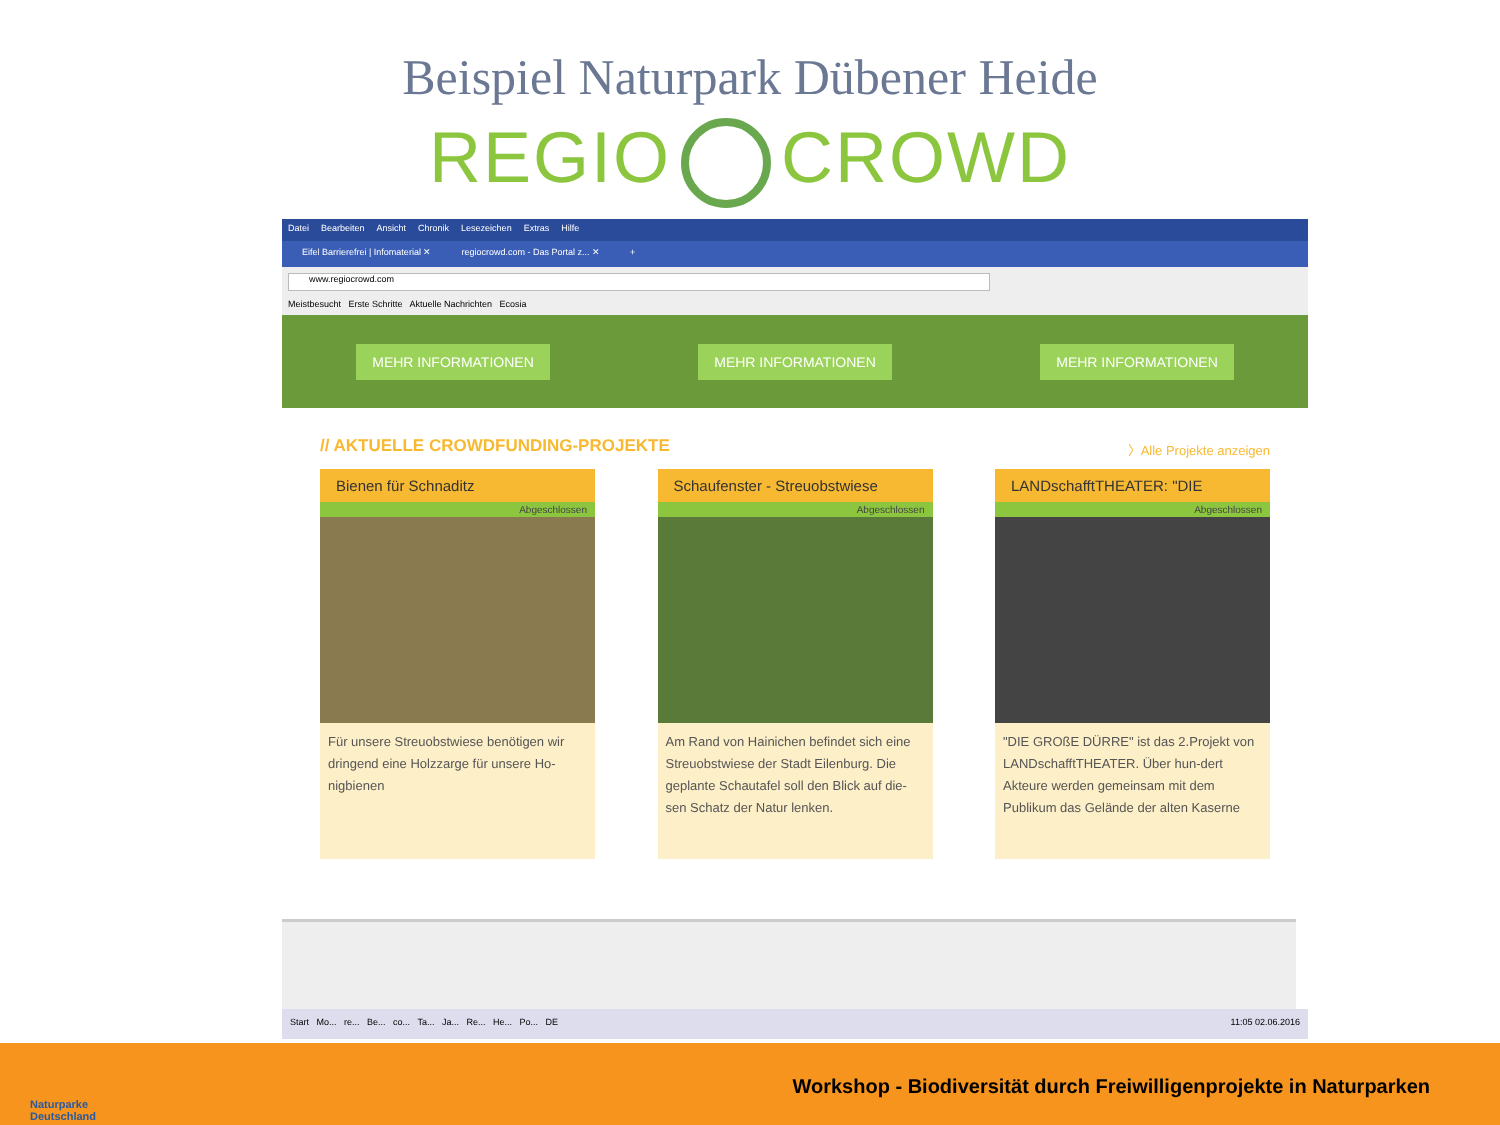Beispiel Naturpark Dübener Heide
REGIO CROWD
Datei Bearbeiten Ansicht Chronik Lesezeichen Extras Hilfe
Eifel Barrierefrei | Infomaterial ✕ regiocrowd.com - Das Portal z... ✕ +
www.regiocrowd.com
Meistbesucht Erste Schritte Aktuelle Nachrichten Ecosia
MEHR INFORMATIONEN MEHR INFORMATIONEN MEHR INFORMATIONEN
// AKTUELLE CROWDFUNDING-PROJEKTE 〉Alle Projekte anzeigen
Bienen für Schnaditz
Abgeschlossen
Für unsere Streuobstwiese benötigen wir dringend eine Holzzarge für unsere Ho-nigbienen
Schaufenster - Streuobstwiese
Abgeschlossen
Am Rand von Hainichen befindet sich eine Streuobstwiese der Stadt Eilenburg. Die geplante Schautafel soll den Blick auf die-sen Schatz der Natur lenken.
LANDschafftTHEATER: "DIE
Abgeschlossen
"DIE GROßE DÜRRE" ist das 2.Projekt von LANDschafftTHEATER. Über hun-dert Akteure werden gemeinsam mit dem Publikum das Gelände der alten Kaserne
Start Mo... re... Be... co... Ta... Ja... Re... He... Po... DE 11:05 02.06.2016
Naturparke
Deutschland
Workshop - Biodiversität durch Freiwilligenprojekte in Naturparken